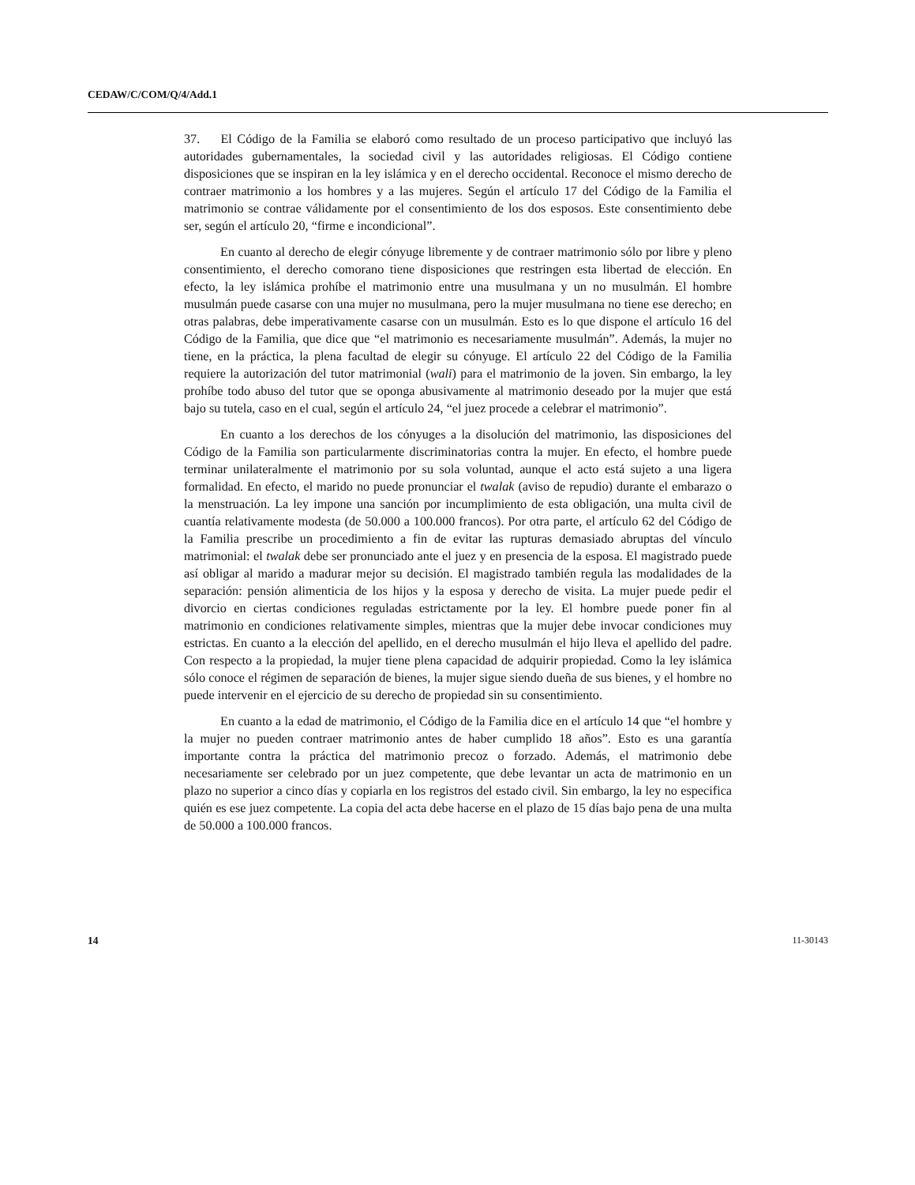CEDAW/C/COM/Q/4/Add.1
37. El Código de la Familia se elaboró como resultado de un proceso participativo que incluyó las autoridades gubernamentales, la sociedad civil y las autoridades religiosas. El Código contiene disposiciones que se inspiran en la ley islámica y en el derecho occidental. Reconoce el mismo derecho de contraer matrimonio a los hombres y a las mujeres. Según el artículo 17 del Código de la Familia el matrimonio se contrae válidamente por el consentimiento de los dos esposos. Este consentimiento debe ser, según el artículo 20, “firme e incondicional”.
En cuanto al derecho de elegir cónyuge libremente y de contraer matrimonio sólo por libre y pleno consentimiento, el derecho comorano tiene disposiciones que restringen esta libertad de elección. En efecto, la ley islámica prohíbe el matrimonio entre una musulmana y un no musulmán. El hombre musulmán puede casarse con una mujer no musulmana, pero la mujer musulmana no tiene ese derecho; en otras palabras, debe imperativamente casarse con un musulmán. Esto es lo que dispone el artículo 16 del Código de la Familia, que dice que “el matrimonio es necesariamente musulmán”. Además, la mujer no tiene, en la práctica, la plena facultad de elegir su cónyuge. El artículo 22 del Código de la Familia requiere la autorización del tutor matrimonial (wali) para el matrimonio de la joven. Sin embargo, la ley prohíbe todo abuso del tutor que se oponga abusivamente al matrimonio deseado por la mujer que está bajo su tutela, caso en el cual, según el artículo 24, “el juez procede a celebrar el matrimonio”.
En cuanto a los derechos de los cónyuges a la disolución del matrimonio, las disposiciones del Código de la Familia son particularmente discriminatorias contra la mujer. En efecto, el hombre puede terminar unilateralmente el matrimonio por su sola voluntad, aunque el acto está sujeto a una ligera formalidad. En efecto, el marido no puede pronunciar el twalak (aviso de repudio) durante el embarazo o la menstruación. La ley impone una sanción por incumplimiento de esta obligación, una multa civil de cuantía relativamente modesta (de 50.000 a 100.000 francos). Por otra parte, el artículo 62 del Código de la Familia prescribe un procedimiento a fin de evitar las rupturas demasiado abruptas del vínculo matrimonial: el twalak debe ser pronunciado ante el juez y en presencia de la esposa. El magistrado puede así obligar al marido a madurar mejor su decisión. El magistrado también regula las modalidades de la separación: pensión alimenticia de los hijos y la esposa y derecho de visita. La mujer puede pedir el divorcio en ciertas condiciones reguladas estrictamente por la ley. El hombre puede poner fin al matrimonio en condiciones relativamente simples, mientras que la mujer debe invocar condiciones muy estrictas. En cuanto a la elección del apellido, en el derecho musulmán el hijo lleva el apellido del padre. Con respecto a la propiedad, la mujer tiene plena capacidad de adquirir propiedad. Como la ley islámica sólo conoce el régimen de separación de bienes, la mujer sigue siendo dueña de sus bienes, y el hombre no puede intervenir en el ejercicio de su derecho de propiedad sin su consentimiento.
En cuanto a la edad de matrimonio, el Código de la Familia dice en el artículo 14 que “el hombre y la mujer no pueden contraer matrimonio antes de haber cumplido 18 años”. Esto es una garantía importante contra la práctica del matrimonio precoz o forzado. Además, el matrimonio debe necesariamente ser celebrado por un juez competente, que debe levantar un acta de matrimonio en un plazo no superior a cinco días y copiarla en los registros del estado civil. Sin embargo, la ley no especifica quién es ese juez competente. La copia del acta debe hacerse en el plazo de 15 días bajo pena de una multa de 50.000 a 100.000 francos.
14 11-30143